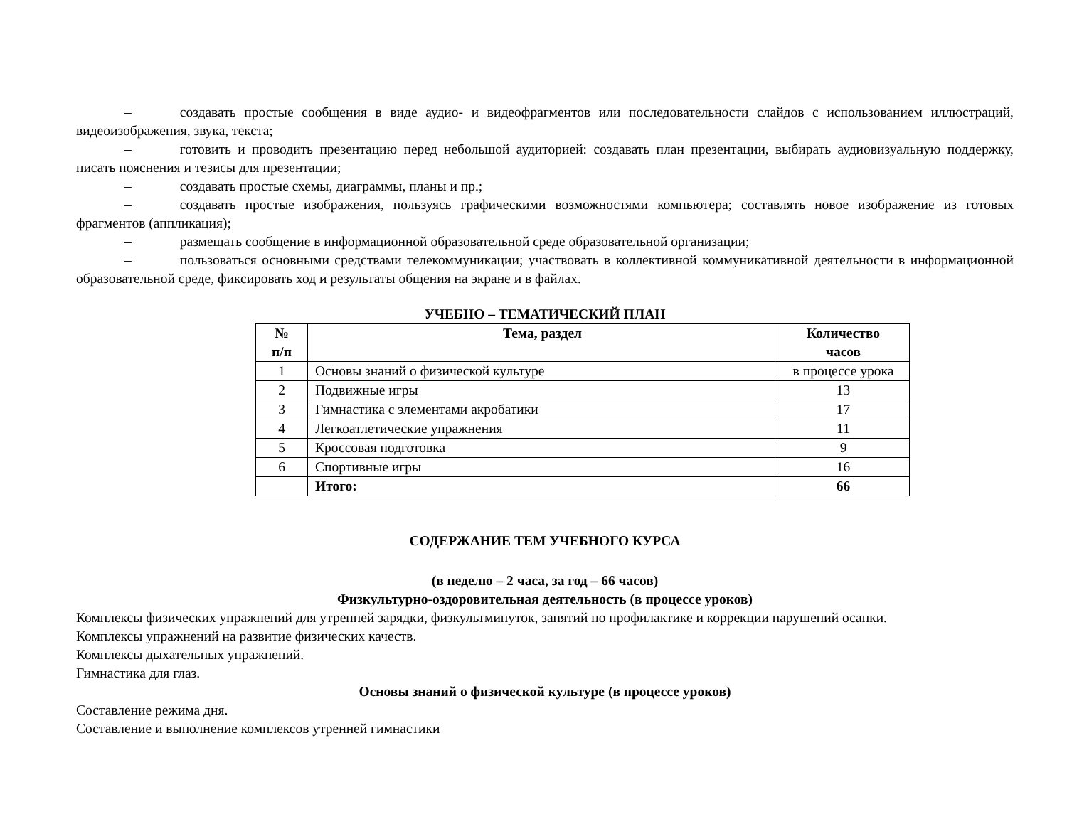– создавать простые сообщения в виде аудио- и видеофрагментов или последовательности слайдов с использованием иллюстраций, видеоизображения, звука, текста;
– готовить и проводить презентацию перед небольшой аудиторией: создавать план презентации, выбирать аудиовизуальную поддержку, писать пояснения и тезисы для презентации;
– создавать простые схемы, диаграммы, планы и пр.;
– создавать простые изображения, пользуясь графическими возможностями компьютера; составлять новое изображение из готовых фрагментов (аппликация);
– размещать сообщение в информационной образовательной среде образовательной организации;
– пользоваться основными средствами телекоммуникации; участвовать в коллективной коммуникативной деятельности в информационной образовательной среде, фиксировать ход и результаты общения на экране и в файлах.
УЧЕБНО – ТЕМАТИЧЕСКИЙ ПЛАН
| № п/п | Тема, раздел | Количество часов |
| --- | --- | --- |
| 1 | Основы знаний о физической культуре | в процессе урока |
| 2 | Подвижные игры | 13 |
| 3 | Гимнастика с элементами акробатики | 17 |
| 4 | Легкоатлетические упражнения | 11 |
| 5 | Кроссовая подготовка | 9 |
| 6 | Спортивные игры | 16 |
| | Итого: | 66 |
СОДЕРЖАНИЕ ТЕМ УЧЕБНОГО КУРСА
(в неделю – 2 часа, за год – 66 часов)
Физкультурно-оздоровительная деятельность (в процессе уроков)
Комплексы физических упражнений для утренней зарядки, физкультминуток, занятий по профилактике и коррекции нарушений осанки.
Комплексы упражнений на развитие физических качеств.
Комплексы дыхательных упражнений.
Гимнастика для глаз.
Основы знаний о физической культуре (в процессе уроков)
Составление режима дня.
Составление и выполнение комплексов утренней гимнастики